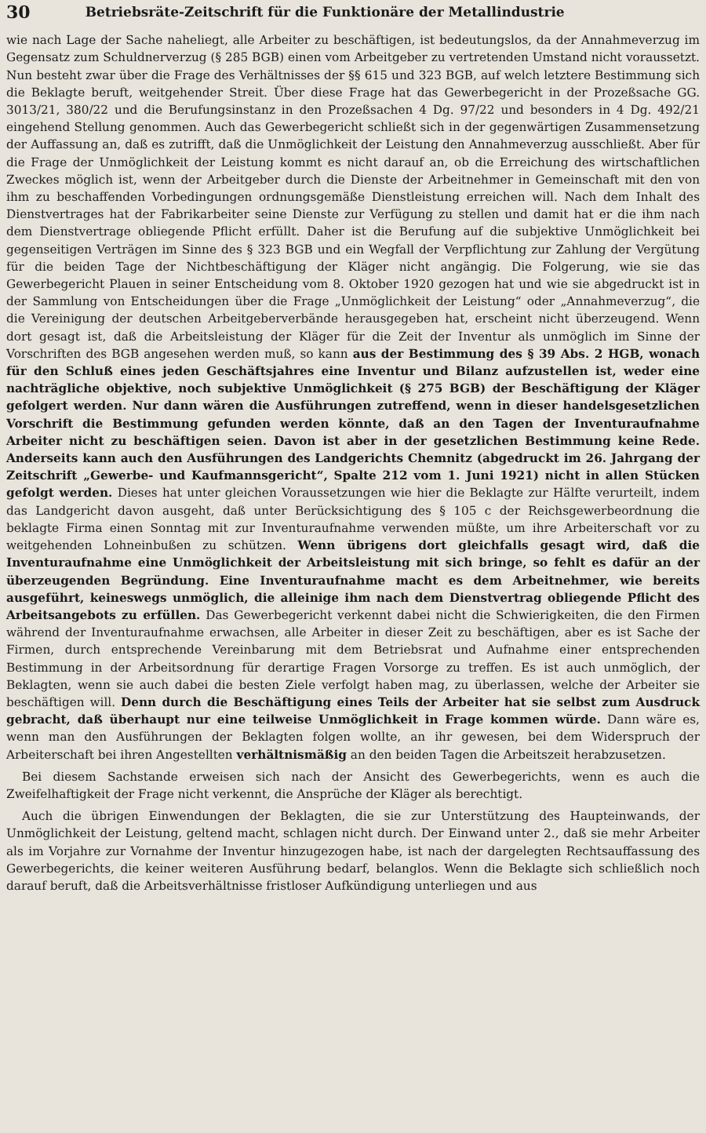30 Betriebsräte-Zeitschrift für die Funktionäre der Metallindustrie
wie nach Lage der Sache naheliegt, alle Arbeiter zu beschäftigen, ist bedeutungslos, da der Annahmeverzug im Gegensatz zum Schuldnerverzug (§ 285 BGB) einen vom Arbeitgeber zu vertretenden Umstand nicht voraussetzt. Nun besteht zwar über die Frage des Verhältnisses der §§ 615 und 323 BGB, auf welch letztere Bestimmung sich die Beklagte beruft, weitgehender Streit. Über diese Frage hat das Gewerbegericht in der Prozeßsache GG. 3013/21, 380/22 und die Berufungsinstanz in den Prozeßsachen 4 Dg. 97/22 und besonders in 4 Dg. 492/21 eingehend Stellung genommen. Auch das Gewerbegericht schließt sich in der gegenwärtigen Zusammensetzung der Auffassung an, daß es zutrifft, daß die Unmöglichkeit der Leistung den Annahmeverzug ausschließt. Aber für die Frage der Unmöglichkeit der Leistung kommt es nicht darauf an, ob die Erreichung des wirtschaftlichen Zweckes möglich ist, wenn der Arbeitgeber durch die Dienste der Arbeitnehmer in Gemeinschaft mit den von ihm zu beschaffenden Vorbedingungen ordnungsgemäße Dienstleistung erreichen will. Nach dem Inhalt des Dienstvertrages hat der Fabrikarbeiter seine Dienste zur Verfügung zu stellen und damit hat er die ihm nach dem Dienstvertrage obliegende Pflicht erfüllt. Daher ist die Berufung auf die subjektive Unmöglichkeit bei gegenseitigen Verträgen im Sinne des § 323 BGB und ein Wegfall der Verpflichtung zur Zahlung der Vergütung für die beiden Tage der Nichtbeschäftigung der Kläger nicht angängig. Die Folgerung, wie sie das Gewerbegericht Plauen in seiner Entscheidung vom 8. Oktober 1920 gezogen hat und wie sie abgedruckt ist in der Sammlung von Entscheidungen über die Frage „Unmöglichkeit der Leistung“ oder „Annahmeverzug“, die die Vereinigung der deutschen Arbeitgeberverbände herausgegeben hat, erscheint nicht überzeugend. Wenn dort gesagt ist, daß die Arbeitsleistung der Kläger für die Zeit der Inventur als unmöglich im Sinne der Vorschriften des BGB angesehen werden muß, so kann aus der Bestimmung des § 39 Abs. 2 HGB, wonach für den Schluß eines jeden Geschäftsjahres eine Inventur und Bilanz aufzustellen ist, weder eine nachträgliche objektive, noch subjektive Unmöglichkeit (§ 275 BGB) der Beschäftigung der Kläger gefolgert werden. Nur dann wären die Ausführungen zutreffend, wenn in dieser handelsgesetzlichen Vorschrift die Bestimmung gefunden werden könnte, daß an den Tagen der Inventuraufnahme Arbeiter nicht zu beschäftigen seien. Davon ist aber in der gesetzlichen Bestimmung keine Rede. Anderseits kann auch den Ausführungen des Landgerichts Chemnitz (abgedruckt im 26. Jahrgang der Zeitschrift „Gewerbe- und Kaufmannsgericht“, Spalte 212 vom 1. Juni 1921) nicht in allen Stücken gefolgt werden. Dieses hat unter gleichen Voraussetzungen wie hier die Beklagte zur Hälfte verurteilt, indem das Landgericht davon ausgeht, daß unter Berücksichtigung des § 105 c der Reichsgewerbeordnung die beklagte Firma einen Sonntag mit zur Inventuraufnahme verwenden müßte, um ihre Arbeiterschaft vor zu weitgehenden Lohneinbußen zu schützen. Wenn übrigens dort gleichfalls gesagt wird, daß die Inventuraufnahme eine Unmöglichkeit der Arbeitsleistung mit sich bringe, so fehlt es dafür an der überzeugenden Begründung. Eine Inventuraufnahme macht es dem Arbeitnehmer, wie bereits ausgeführt, keineswegs unmöglich, die alleinige ihm nach dem Dienstvertrag obliegende Pflicht des Arbeitsangebots zu erfüllen. Das Gewerbegericht verkennt dabei nicht die Schwierigkeiten, die den Firmen während der Inventuraufnahme erwachsen, alle Arbeiter in dieser Zeit zu beschäftigen, aber es ist Sache der Firmen, durch entsprechende Vereinbarung mit dem Betriebsrat und Aufnahme einer entsprechenden Bestimmung in der Arbeitsordnung für derartige Fragen Vorsorge zu treffen. Es ist auch unmöglich, der Beklagten, wenn sie auch dabei die besten Ziele verfolgt haben mag, zu überlassen, welche der Arbeiter sie beschäftigen will. Denn durch die Beschäftigung eines Teils der Arbeiter hat sie selbst zum Ausdruck gebracht, daß überhaupt nur eine teilweise Unmöglichkeit in Frage kommen würde. Dann wäre es, wenn man den Ausführungen der Beklagten folgen wollte, an ihr gewesen, bei dem Widerspruch der Arbeiterschaft bei ihren Angestellten verhältnismäßig an den beiden Tagen die Arbeitszeit herabzusetzen.
Bei diesem Sachstande erweisen sich nach der Ansicht des Gewerbegerichts, wenn es auch die Zweifelhaftigkeit der Frage nicht verkennt, die Ansprüche der Kläger als berechtigt.
Auch die übrigen Einwendungen der Beklagten, die sie zur Unterstützung des Haupteinwands, der Unmöglichkeit der Leistung, geltend macht, schlagen nicht durch. Der Einwand unter 2., daß sie mehr Arbeiter als im Vorjahre zur Vornahme der Inventur hinzugezogen habe, ist nach der dargelegten Rechtsauffassung des Gewerbegerichts, die keiner weiteren Ausführung bedarf, belanglos. Wenn die Beklagte sich schließlich noch darauf beruft, daß die Arbeitsverhältnisse fristloser Aufkündigung unterliegen und aus